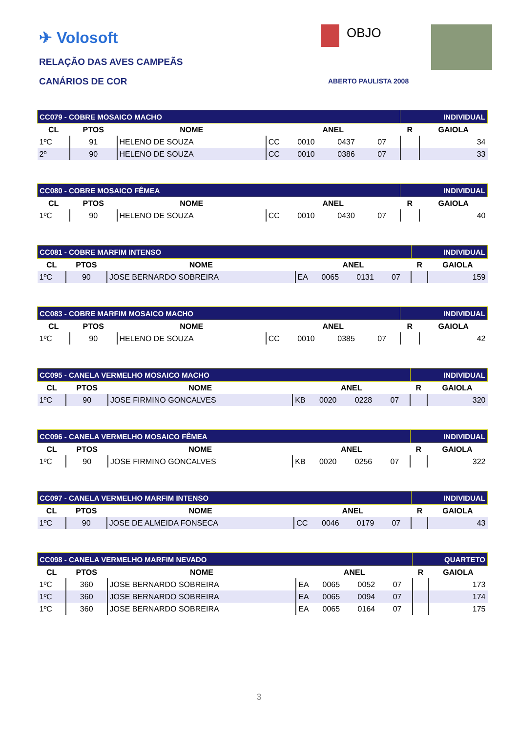✈ Volosoft
RELAÇÃO DAS AVES CAMPEÃS
CANÁRIOS DE COR
OBJO
ABERTO PAULISTA 2008
| CC079 - COBRE MOSAICO MACHO | | | | | | | INDIVIDUAL | |
| CL | PTOS | NOME | ANEL | | | | R | GAIOLA |
| 1ºC | 91 | HELENO DE SOUZA | CC | 0010 | 0437 | 07 | | 34 |
| 2º | 90 | HELENO DE SOUZA | CC | 0010 | 0386 | 07 | | 33 |
| CC080 - COBRE MOSAICO FÊMEA | | | | | | | INDIVIDUAL | |
| CL | PTOS | NOME | ANEL | | | | R | GAIOLA |
| 1ºC | 90 | HELENO DE SOUZA | CC | 0010 | 0430 | 07 | | 40 |
| CC081 - COBRE MARFIM INTENSO | | | | | | | INDIVIDUAL | |
| CL | PTOS | NOME | ANEL | | | | R | GAIOLA |
| 1ºC | 90 | JOSE BERNARDO SOBREIRA | EA | 0065 | 0131 | 07 | | 159 |
| CC083 - COBRE MARFIM MOSAICO MACHO | | | | | | | INDIVIDUAL | |
| CL | PTOS | NOME | ANEL | | | | R | GAIOLA |
| 1ºC | 90 | HELENO DE SOUZA | CC | 0010 | 0385 | 07 | | 42 |
| CC095 - CANELA VERMELHO MOSAICO MACHO | | | | | | | INDIVIDUAL | |
| CL | PTOS | NOME | ANEL | | | | R | GAIOLA |
| 1ºC | 90 | JOSE FIRMINO GONCALVES | KB | 0020 | 0228 | 07 | | 320 |
| CC096 - CANELA VERMELHO MOSAICO FÊMEA | | | | | | | INDIVIDUAL | |
| CL | PTOS | NOME | ANEL | | | | R | GAIOLA |
| 1ºC | 90 | JOSE FIRMINO GONCALVES | KB | 0020 | 0256 | 07 | | 322 |
| CC097 - CANELA VERMELHO MARFIM INTENSO | | | | | | | INDIVIDUAL | |
| CL | PTOS | NOME | ANEL | | | | R | GAIOLA |
| 1ºC | 90 | JOSE DE ALMEIDA FONSECA | CC | 0046 | 0179 | 07 | | 43 |
| CC098 - CANELA VERMELHO MARFIM NEVADO | | | | | | | QUARTETO | |
| CL | PTOS | NOME | ANEL | | | | R | GAIOLA |
| 1ºC | 360 | JOSE BERNARDO SOBREIRA | EA | 0065 | 0052 | 07 | | 173 |
| 1ºC | 360 | JOSE BERNARDO SOBREIRA | EA | 0065 | 0094 | 07 | | 174 |
| 1ºC | 360 | JOSE BERNARDO SOBREIRA | EA | 0065 | 0164 | 07 | | 175 |
3